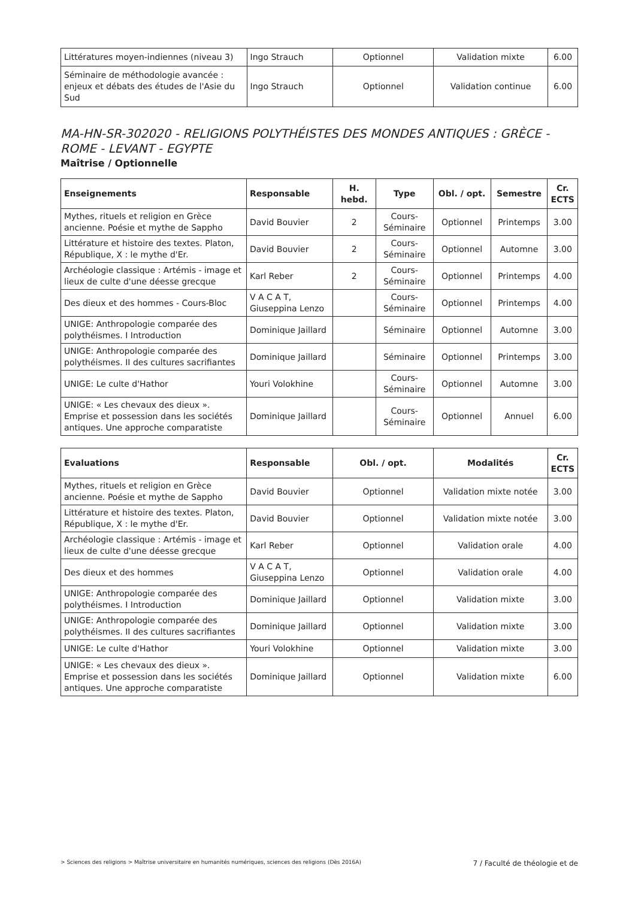| Littératures moyen-indiennes (niveau 3) | Ingo Strauch | Optionnel | Validation mixte | 6.00 |
| Séminaire de méthodologie avancée : enjeux et débats des études de l'Asie du Sud | Ingo Strauch | Optionnel | Validation continue | 6.00 |
MA-HN-SR-302020 - RELIGIONS POLYTHÉISTES DES MONDES ANTIQUES : GRÈCE - ROME - LEVANT - EGYPTE
Maîtrise / Optionnelle
| Enseignements | Responsable | H. hebd. | Type | Obl. / opt. | Semestre | Cr. ECTS |
| --- | --- | --- | --- | --- | --- | --- |
| Mythes, rituels et religion en Grèce ancienne. Poésie et mythe de Sappho | David Bouvier | 2 | Cours-Séminaire | Optionnel | Printemps | 3.00 |
| Littérature et histoire des textes. Platon, République, X : le mythe d'Er. | David Bouvier | 2 | Cours-Séminaire | Optionnel | Automne | 3.00 |
| Archéologie classique : Artémis - image et lieux de culte d'une déesse grecque | Karl Reber | 2 | Cours-Séminaire | Optionnel | Printemps | 4.00 |
| Des dieux et des hommes - Cours-Bloc | V A C A T, Giuseppina Lenzo | | Cours-Séminaire | Optionnel | Printemps | 4.00 |
| UNIGE: Anthropologie comparée des polythéismes. I Introduction | Dominique Jaillard | | Séminaire | Optionnel | Automne | 3.00 |
| UNIGE: Anthropologie comparée des polythéismes. II des cultures sacrifiantes | Dominique Jaillard | | Séminaire | Optionnel | Printemps | 3.00 |
| UNIGE: Le culte d'Hathor | Youri Volokhine | | Cours-Séminaire | Optionnel | Automne | 3.00 |
| UNIGE: « Les chevaux des dieux ». Emprise et possession dans les sociétés antiques. Une approche comparatiste | Dominique Jaillard | | Cours-Séminaire | Optionnel | Annuel | 6.00 |
| Evaluations | Responsable | Obl. / opt. | Modalités | Cr. ECTS |
| --- | --- | --- | --- | --- |
| Mythes, rituels et religion en Grèce ancienne. Poésie et mythe de Sappho | David Bouvier | Optionnel | Validation mixte notée | 3.00 |
| Littérature et histoire des textes. Platon, République, X : le mythe d'Er. | David Bouvier | Optionnel | Validation mixte notée | 3.00 |
| Archéologie classique : Artémis - image et lieux de culte d'une déesse grecque | Karl Reber | Optionnel | Validation orale | 4.00 |
| Des dieux et des hommes | V A C A T, Giuseppina Lenzo | Optionnel | Validation orale | 4.00 |
| UNIGE: Anthropologie comparée des polythéismes. I Introduction | Dominique Jaillard | Optionnel | Validation mixte | 3.00 |
| UNIGE: Anthropologie comparée des polythéismes. II des cultures sacrifiantes | Dominique Jaillard | Optionnel | Validation mixte | 3.00 |
| UNIGE: Le culte d'Hathor | Youri Volokhine | Optionnel | Validation mixte | 3.00 |
| UNIGE: « Les chevaux des dieux ». Emprise et possession dans les sociétés antiques. Une approche comparatiste | Dominique Jaillard | Optionnel | Validation mixte | 6.00 |
> Sciences des religions > Maîtrise universitaire en humanités numériques, sciences des religions (Dès 2016A) 7 / Faculté de théologie et de